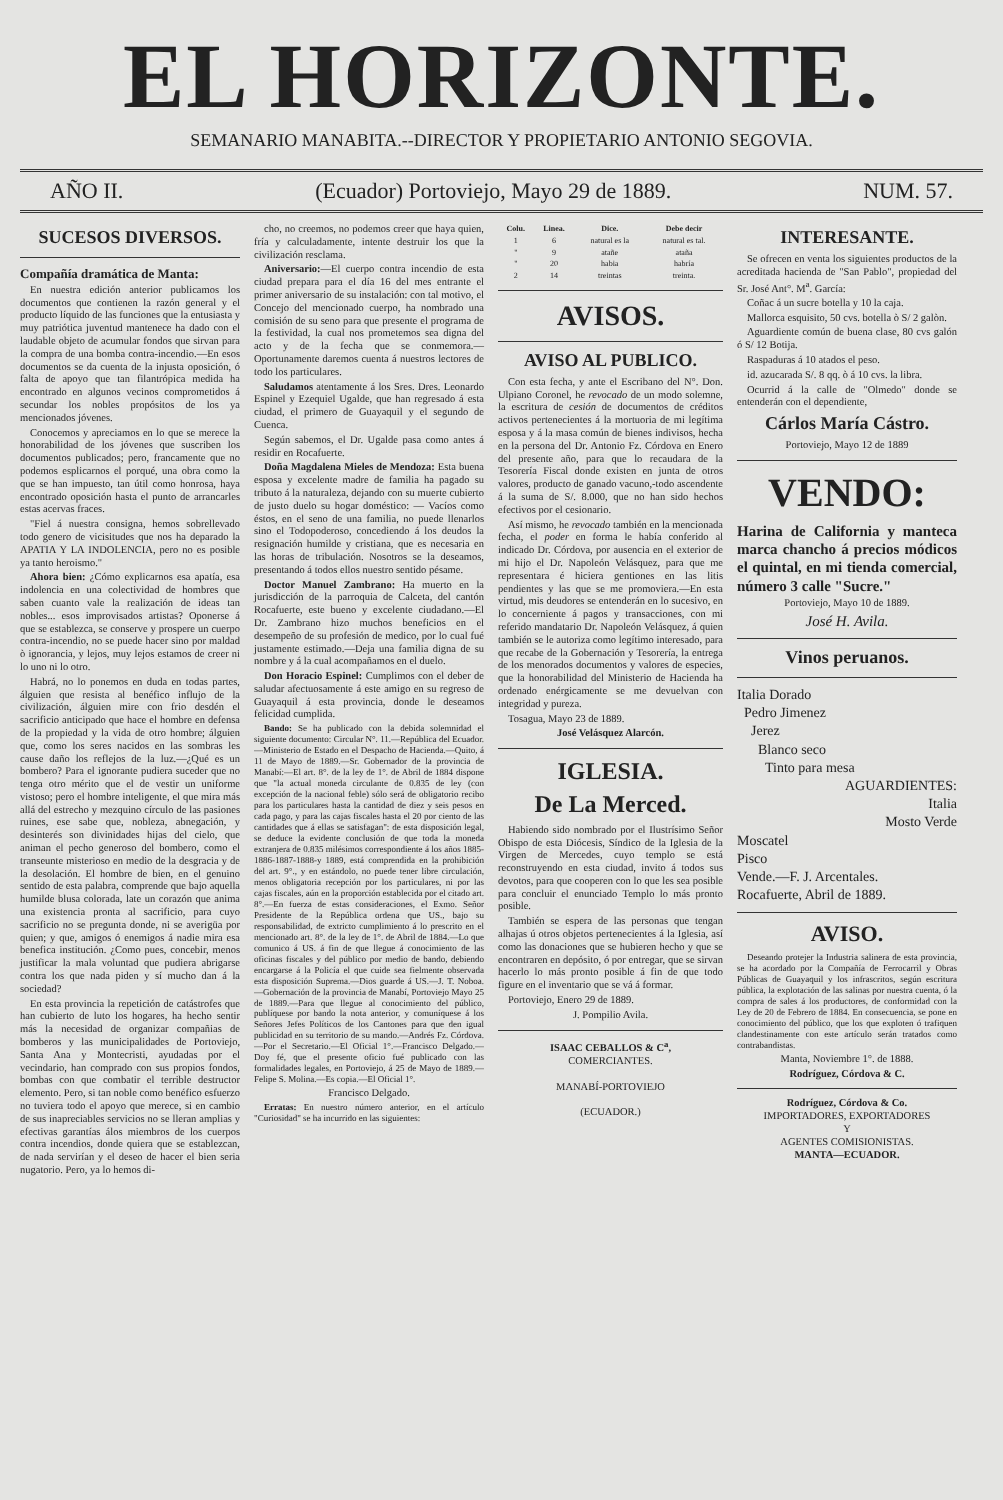EL HORIZONTE.
SEMANARIO MANABITA.--DIRECTOR Y PROPIETARIO ANTONIO SEGOVIA.
AÑO II. (Ecuador) Portoviejo, Mayo 29 de 1889. NUM. 57.
SUCESOS DIVERSOS.
Compañía dramática de Manta:
En nuestra edición anterior publicamos los documentos que contienen la razón general y el producto líquido de las funciones que la entusiasta y muy patriótica juventud mantenece ha dado con el laudable objeto de acumular fondos que sirvan para la compra de una bomba contra-incendio.—En esos documentos se da cuenta de la injusta oposición, ó falta de apoyo que tan filantrópica medida ha encontrado en algunos vecinos comprometidos á secundar los nobles propósitos de los ya mencionados jóvenes.
Conocemos y apreciamos en lo que se merece la honorabilidad de los jóvenes que suscriben los documentos publicados; pero, francamente que no podemos esplicarnos el porqué, una obra como la que se han impuesto, tan útil como honrosa, haya encontrado oposición hasta el punto de arrancarles estas acervas fraces.
"Fiel á nuestra consigna, hemos sobrellevado todo genero de vicisitudes que nos ha deparado la APATIA Y LA INDOLENCIA, pero no es posible ya tanto heroismo."
Ahora bien: ¿Cómo explicarnos esa apatía, esa indolencia en una colectividad de hombres que saben cuanto vale la realización de ideas tan nobles... esos improvisados artistas? Oponerse á que se establezca, se conserve y prospere un cuerpo contra-incendio, no se puede hacer sino por maldad ò ignorancia, y lejos, muy lejos estamos de creer ni lo uno ni lo otro.
Habrá, no lo ponemos en duda en todas partes, álguien que resista al benéfico influjo de la civilización, álguien mire con frio desdén el sacrificio anticipado que hace el hombre en defensa de la propiedad y la vida de otro hombre; álguien que, como los seres nacidos en las sombras les cause daño los reflejos de la luz.—¿Qué es un bombero? Para el ignorante pudiera suceder que no tenga otro mérito que el de vestir un uniforme vistoso; pero el hombre inteligente, el que mira más allá del estrecho y mezquino círculo de las pasiones ruines, ese sabe que, nobleza, abnegación, y desinterés son divinidades hijas del cielo, que animan el pecho generoso del bombero, como el transeunte misterioso en medio de la desgracia y de la desolación. El hombre de bien, en el genuino sentido de esta palabra, comprende que bajo aquella humilde blusa colorada, late un corazón que anima una existencia pronta al sacrificio, para cuyo sacrificio no se pregunta donde, ni se averigüa por quien; y que, amigos ó enemigos á nadie mira esa benefica institución. ¿Como pues, concebir, menos justificar la mala voluntad que pudiera abrigarse contra los que nada piden y sí mucho dan á la sociedad?
En esta provincia la repetición de catástrofes que han cubierto de luto los hogares, ha hecho sentir más la necesidad de organizar compañias de bomberos y las municipalidades de Portoviejo, Santa Ana y Montecristi, ayudadas por el vecindario, han comprado con sus propios fondos, bombas con que combatir el terrible destructor elemento. Pero, si tan noble como benéfico esfuerzo no tuviera todo el apoyo que merece, si en cambio de sus inapreciables servicios no se lleran amplias y efectivas garantías álos miembros de los cuerpos contra incendios, donde quiera que se establezcan, de nada servirían y el deseo de hacer el bien seria nugatorio. Pero, ya lo hemos di-
cho, no creemos, no podemos creer que haya quien, fría y calculadamente, intente destruir los que la civilización resclama.
Aniversario:—El cuerpo contra incendio de esta ciudad prepara para el día 16 del mes entrante el primer aniversario de su instalación: con tal motivo, el Concejo del mencionado cuerpo, ha nombrado una comisión de su seno para que presente el programa de la festividad, la cual nos prometemos sea digna del acto y de la fecha que se conmemora.—Oportunamente daremos cuenta á nuestros lectores de todo los particulares.
Saludamos atentamente á los Sres. Dres. Leonardo Espinel y Ezequiel Ugalde, que han regresado á esta ciudad, el primero de Guayaquil y el segundo de Cuenca.
Según sabemos, el Dr. Ugalde pasa como antes á residir en Rocafuerte.
Doña Magdalena Mieles de Mendoza: Esta buena esposa y excelente madre de familia ha pagado su tributo á la naturaleza, dejando con su muerte cubierto de justo duelo su hogar doméstico: — Vacíos como éstos, en el seno de una familia, no puede llenarlos sino el Todopoderoso, concediendo á los deudos la resignación humilde y cristiana, que es necesaria en las horas de tribulación. Nosotros se la deseamos, presentando á todos ellos nuestro sentido pésame.
Doctor Manuel Zambrano: Ha muerto en la jurisdicción de la parroquia de Calceta, del cantón Rocafuerte, este bueno y excelente ciudadano.—El Dr. Zambrano hizo muchos beneficios en el desempeño de su profesión de medico, por lo cual fué justamente estimado.—Deja una familia digna de su nombre y á la cual acompañamos en el duelo.
Don Horacio Espinel: Cumplimos con el deber de saludar afectuosamente á este amigo en su regreso de Guayaquil á esta provincia, donde le deseamos felicidad cumplida.
Bando: Se ha publicado con la debida solemnidad el siguiente documento: Circular N°. 11.—República del Ecuador.—Ministerio de Estado en el Despacho de Hacienda.—Quito, á 11 de Mayo de 1889.—Sr. Gobernador de la provincia de Manabí:—El art. 8°. de la ley de 1°. de Abril de 1884 dispone que "la actual moneda circulante de 0.835 de ley (con excepción de la nacional feble) sólo será de obligatorio recibo para los particulares hasta la cantidad de diez y seis pesos en cada pago, y para las cajas fiscales hasta el 20 por ciento de las cantidades que á ellas se satisfagan": de esta disposición legal, se deduce la evidente conclusión de que toda la moneda extranjera de 0.835 milésimos correspondiente á los años 1885-1886-1887-1888-y 1889, está comprendida en la prohibición del art. 9°., y en estándolo, no puede tener libre circulación, menos obligatoria recepción por los particulares, ni por las cajas fiscales, aún en la proporción establecida por el citado art. 8°.—En fuerza de estas consideraciones, el Exmo. Señor Presidente de la República ordena que US., bajo su responsabilidad, de extricto cumplimiento á lo prescrito en el mencionado art. 8°. de la ley de 1°. de Abril de 1884.—Lo que comunico á US. á fin de que llegue á conocimiento de las oficinas fiscales y del público por medio de bando, debiendo encargarse á la Policía el que cuide sea fielmente observada esta disposición Suprema.—Dios guarde á US.—J. T. Noboa.—Gobernación de la provincia de Manabí, Portoviejo Mayo 25 de 1889.—Para que llegue al conocimiento del público, publíquese por bando la nota anterior, y comuníquese á los Señores Jefes Políticos de los Cantones para que den igual publicidad en su territorio de su mando.—Andrés Fz. Córdova.—Por el Secretario.—El Oficial 1°.—Francisco Delgado.—Doy fé, que el presente oficio fué publicado con las formalidades legales, en Portoviejo, á 25 de Mayo de 1889.—Felipe S. Molina.—Es copia.—El Oficial 1°.
Francisco Delgado.
Erratas: En nuestro número anterior, en el artículo "Curiosidad" se ha incurrido en las siguientes:
| Colu. | Linea. | Dice. | Debe decir |
| --- | --- | --- | --- |
| 1 | 6 | natural es la | natural es tal. |
| " | 9 | atañe | ataña |
| " | 20 | habia | habría |
| 2 | 14 | treintas | treinta. |
AVISOS.
AVISO AL PUBLICO.
Con esta fecha, y ante el Escribano del N°. Don. Ulpiano Coronel, he revocado de un modo solemne, la escritura de cesión de documentos de créditos activos pertenecientes á la mortuoria de mi legítima esposa y á la masa común de bienes indivisos, hecha en la persona del Dr. Antonio Fz. Córdova en Enero del presente año, para que lo recaudara de la Tesorería Fiscal donde existen en junta de otros valores, producto de ganado vacuno,-todo ascendente á la suma de S/. 8.000, que no han sido hechos efectivos por el cesionario.
Así mismo, he revocado también en la mencionada fecha, el poder en forma le había conferido al indicado Dr. Córdova, por ausencia en el exterior de mi hijo el Dr. Napoleón Velásquez, para que me representara é hiciera gentiones en las litis pendientes y las que se me promoviera.—En esta virtud, mis deudores se entenderán en lo sucesivo, en lo concerniente á pagos y transacciones, con mi referido mandatario Dr. Napoleón Velásquez, á quien también se le autoriza como legítimo interesado, para que recabe de la Gobernación y Tesorería, la entrega de los menorados documentos y valores de especies, que la honorabilidad del Ministerio de Hacienda ha ordenado enérgicamente se me devuelvan con integridad y pureza.
Tosagua, Mayo 23 de 1889.
José Velásquez Alarcón.
IGLESIA.
De La Merced.
Habiendo sido nombrado por el Ilustrísimo Señor Obispo de esta Diócesis, Síndico de la Iglesia de la Virgen de Mercedes, cuyo templo se está reconstruyendo en esta ciudad, invito á todos sus devotos, para que cooperen con lo que les sea posible para concluir el enunciado Templo lo más pronto posible.
También se espera de las personas que tengan alhajas ú otros objetos pertenecientes á la Iglesia, así como las donaciones que se hubieren hecho y que se encontraren en depósito, ó por entregar, que se sirvan hacerlo lo más pronto posible á fin de que todo figure en el inventario que se vá á formar.
Portoviejo, Enero 29 de 1889.
J. Pompilio Avila.
ISAAC CEBALLOS & C<sup>a</sup>,
COMERCIANTES.
MANABÍ-PORTOVIEJO
(ECUADOR.)
INTERESANTE.
Se ofrecen en venta los siguientes productos de la acreditada hacienda de "San Pablo", propiedad del Sr. José Ant°. M<sup>a</sup>. García:
Coñac á un sucre botella y 10 la caja.
Mallorca esquisito, 50 cvs. botella ò S/ 2 galòn.
Aguardiente común de buena clase, 80 cvs galón ó S/ 12 Botija.
Raspaduras á 10 atados el peso.
id. azucarada S/. 8 qq. ò á 10 cvs. la libra.
Ocurrid á la calle de "Olmedo" donde se entenderán con el dependiente,
Cárlos María Cástro.
Portoviejo, Mayo 12 de 1889
VENDO:
Harina de California y manteca marca chancho á precios módicos el quintal, en mi tienda comercial, número 3 calle "Sucre."
Portoviejo, Mayo 10 de 1889.
José H. Avila.
Vinos peruanos.
Italia Dorado
Pedro Jimenez
Jerez
Blanco seco
Tinto para mesa
AGUARDIENTES:
Italia
Mosto Verde
Moscatel
Pisco
Vende.—F. J. Arcentales.
Rocafuerte, Abril de 1889.
AVISO.
Deseando protejer la Industria salinera de esta provincia, se ha acordado por la Compañía de Ferrocarril y Obras Públicas de Guayaquil y los infrascritos, según escritura pública, la explotación de las salinas por nuestra cuenta, ó la compra de sales á los productores, de conformidad con la Ley de 20 de Febrero de 1884. En consecuencia, se pone en conocimiento del público, que los que exploten ó trafiquen clandestinamente con este artículo serán tratados como contrabandistas.
Manta, Noviembre 1°. de 1888.
Rodríguez, Córdova & C.
Rodríguez, Córdova & Co.
IMPORTADORES, EXPORTADORES
Y
AGENTES COMISIONISTAS.
MANTA—ECUADOR.